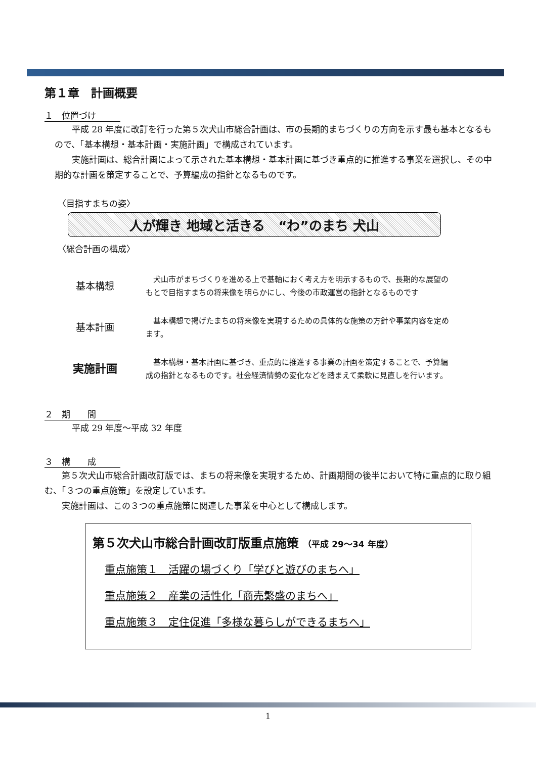第１章　計画概要
１　位置づけ
平成 28 年度に改訂を行った第５次犬山市総合計画は、市の長期的まちづくりの方向を示す最も基本となるもので、「基本構想・基本計画・実施計画」で構成されています。
実施計画は、総合計画によって示された基本構想・基本計画に基づき重点的に推進する事業を選択し、その中期的な計画を策定することで、予算編成の指針となるものです。
〈目指すまちの姿〉
人が輝き 地域と活きる　“わ”のまち 犬山
〈総合計画の構成〉
基本構想
　犬山市がまちづくりを進める上で基軸におく考え方を明示するもので、長期的な展望のもとで目指すまちの将来像を明らかにし、今後の市政運営の指針となるものです
基本計画
　基本構想で掲げたまちの将来像を実現するための具体的な施策の方針や事業内容を定めます。
実施計画
　基本構想・基本計画に基づき、重点的に推進する事業の計画を策定することで、予算編成の指針となるものです。社会経済情勢の変化などを踏まえて柔軟に見直しを行います。
２　期　　間
平成 29 年度～平成 32 年度
３　構　　成
第５次犬山市総合計画改訂版では、まちの将来像を実現するため、計画期間の後半において特に重点的に取り組む、「３つの重点施策」を設定しています。
実施計画は、この３つの重点施策に関連した事業を中心として構成します。
第５次犬山市総合計画改訂版重点施策 （平成 29～34 年度）
重点施策１　活躍の場づくり「学びと遊びのまちへ」
重点施策２　産業の活性化「商売繁盛のまちへ」
重点施策３　定住促進「多様な暮らしができるまちへ」
1